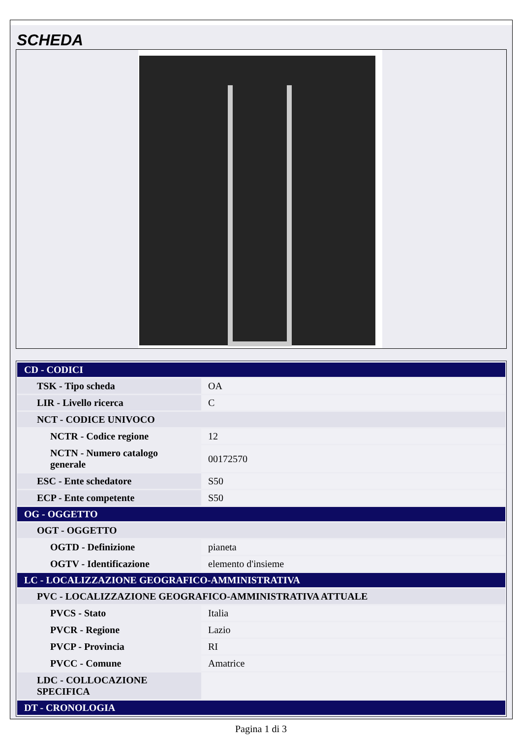SCHEDA
| CD - CODICI | |
| --- | --- |
| TSK - Tipo scheda | OA |
| LIR - Livello ricerca | C |
| NCT - CODICE UNIVOCO | |
| NCTR - Codice regione | 12 |
| NCTN - Numero catalogo generale | 00172570 |
| ESC - Ente schedatore | S50 |
| ECP - Ente competente | S50 |
| OG - OGGETTO | |
| OGT - OGGETTO | |
| OGTD - Definizione | pianeta |
| OGTV - Identificazione | elemento d'insieme |
| LC - LOCALIZZAZIONE GEOGRAFICO-AMMINISTRATIVA | |
| PVC - LOCALIZZAZIONE GEOGRAFICO-AMMINISTRATIVA ATTUALE | |
| PVCS - Stato | Italia |
| PVCR - Regione | Lazio |
| PVCP - Provincia | RI |
| PVCC - Comune | Amatrice |
| LDC - COLLOCAZIONE SPECIFICA | |
| DT - CRONOLOGIA | |
Pagina 1 di 3